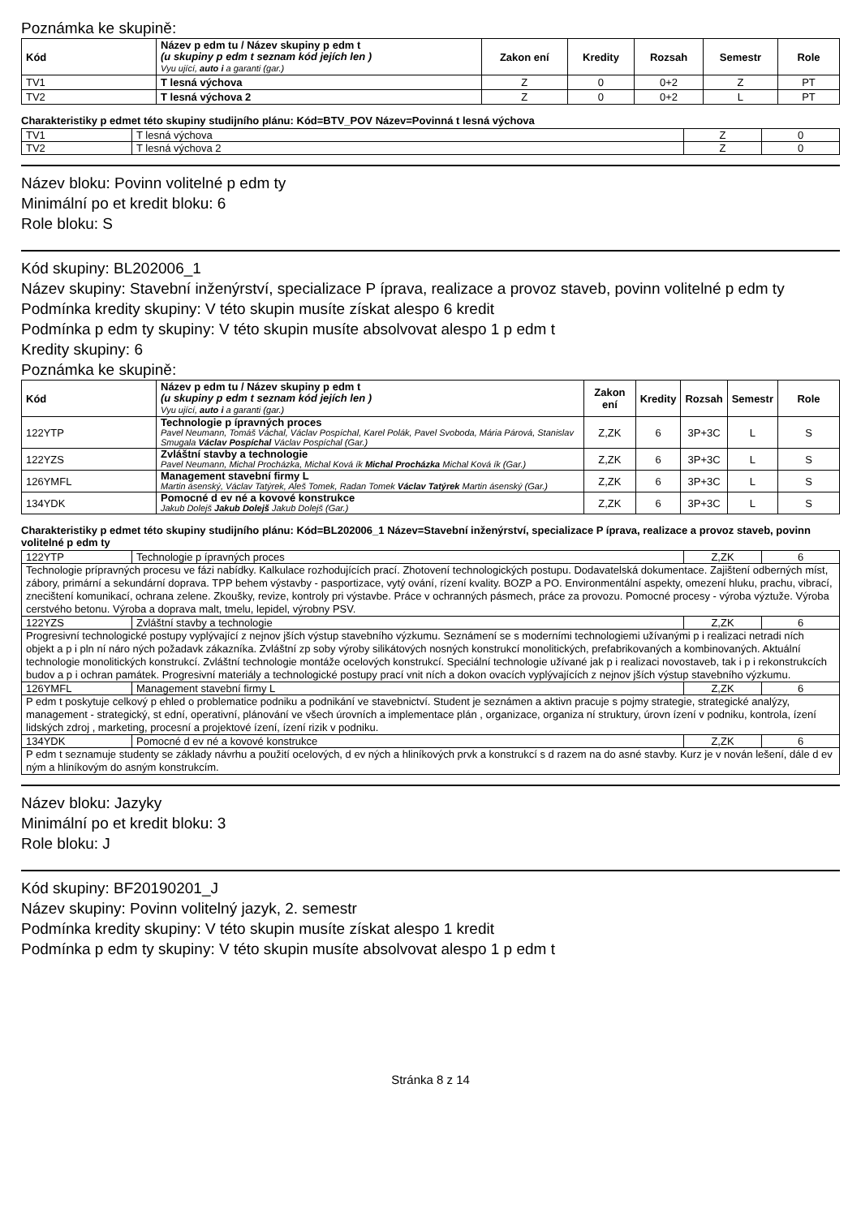Poznámka ke skupině:
| Kód | Název p edm tu / Název skupiny p edm t (u skupiny p edm t seznam kód jejích len ) Vyu ující, auto i a garanti (gar.) | Zakon ení | Kredity | Rozsah | Semestr | Role |
| --- | --- | --- | --- | --- | --- | --- |
| TV1 | T lesná výchova | Z | 0 | 0+2 | Z | PT |
| TV2 | T lesná výchova 2 | Z | 0 | 0+2 | L | PT |
Charakteristiky p edmet této skupiny studijního plánu: Kód=BTV_POV Název=Povinná t lesná výchova
| TV1 | T lesná výchova | Z | 0 |
| TV2 | T lesná výchova 2 | Z | 0 |
Název bloku: Povinn volitelné p edm ty
Minimální po et kredit bloku: 6
Role bloku: S
Kód skupiny: BL202006_1
Název skupiny: Stavební inženýrství, specializace P íprava, realizace a provoz staveb, povinn volitelné p edm ty
Podmínka kredity skupiny: V této skupin musíte získat alespo 6 kredit
Podmínka p edm ty skupiny: V této skupin musíte absolvovat alespo 1 p edm t
Kredity skupiny: 6
Poznámka ke skupině:
| Kód | Název p edm tu / Název skupiny p edm t (u skupiny p edm t seznam kód jejích len ) Vyu ující, auto i a garanti (gar.) | Zakon ení | Kredity | Rozsah | Semestr | Role |
| --- | --- | --- | --- | --- | --- | --- |
| 122YTP | Technologie p ípravných proces Pavel Neumann, Tomáš Váchal, Václav Pospíchal, Karel Polák, Pavel Svoboda, Mária Párová, Stanislav Smugala Václav Pospíchal Václav Pospíchal (Gar.) | Z,ZK | 6 | 3P+3C | L | S |
| 122YZS | Zvláštní stavby a technologie Pavel Neumann, Michal Procházka, Michal Ková ík Michal Procházka Michal Ková ík (Gar.) | Z,ZK | 6 | 3P+3C | L | S |
| 126YMFL | Management stavební firmy L Martin ásenský, Václav Tatýrek, Aleš Tomek, Radan Tomek Václav Tatýrek Martin ásenský (Gar.) | Z,ZK | 6 | 3P+3C | L | S |
| 134YDK | Pomocné d ev né a kovové konstrukce Jakub Dolejš Jakub Dolejš Jakub Dolejš (Gar.) | Z,ZK | 6 | 3P+3C | L | S |
Charakteristiky p edmet této skupiny studijního plánu: Kód=BL202006_1 Název=Stavební inženýrství, specializace P íprava, realizace a provoz staveb, povinn volitelné p edm ty
| 122YTP | Technologie p ípravných proces | Z,ZK | 6 |
| Technologie prípravných procesu ve fázi nabídky. Kalkulace rozhodujících prací. Zhotovení technologických postupu. Dodavatelská dokumentace. Zajištení odberných míst, zábory, primární a sekundární doprava. TPP behem výstavby - pasportizace, vytý ování, rízení kvality. BOZP a PO. Environmentální aspekty, omezení hluku, prachu, vibrací, znecištení komunikací, ochrana zelene. Zkoušky, revize, kontroly pri výstavbe. Práce v ochranných pásmech, práce za provozu. Pomocné procesy - výroba výztuže. Výroba cerstvého betonu. Výroba a doprava malt, tmelu, lepidel, výrobny PSV. | | | |
| 122YZS | Zvláštní stavby a technologie | Z,ZK | 6 |
| Progresivní technologické postupy vyplývající z nejnov jších výstup stavebního výzkumu. Seznámení se s moderními technologiemi užívanými p i realizaci netradi ních objekt a p i pln ní náro ných požadavk zákazníka. Zvláštní zp soby výroby silikátových nosných konstrukcí monolitických, prefabrikovaných a kombinovaných. Aktuální technologie monolitických konstrukcí. Zvláštní technologie montáže ocelových konstrukcí. Speciální technologie užívané jak p i realizaci novostaveb, tak i p i rekonstrukcích budov a p i ochran památek. Progresivní materiály a technologické postupy prací vnit ních a dokon ovacích vyplývajících z nejnov jších výstup stavebního výzkumu. | | | |
| 126YMFL | Management stavební firmy L | Z,ZK | 6 |
| P edm t poskytuje celkový p ehled o problematice podniku a podnikání ve stavebnictví. Student je seznámen a aktivn pracuje s pojmy strategie, strategické analýzy, management - strategický, st ední, operativní, plánování ve všech úrovních a implementace plán , organizace, organiza ní struktury, úrovn ízení v podniku, kontrola, ízení lidských zdroj , marketing, procesní a projektové ízení, ízení rizik v podniku. | | | |
| 134YDK | Pomocné d ev né a kovové konstrukce | Z,ZK | 6 |
| P edm t seznamuje studenty se základy návrhu a použití ocelových, d ev ných a hliníkových prvk a konstrukcí s d razem na do asné stavby. Kurz je v nován lešení, dále d ev ným a hliníkovým do asným konstrukcím. | | | |
Název bloku: Jazyky
Minimální po et kredit bloku: 3
Role bloku: J
Kód skupiny: BF20190201_J
Název skupiny: Povinn volitelný jazyk, 2. semestr
Podmínka kredity skupiny: V této skupin musíte získat alespo 1 kredit
Podmínka p edm ty skupiny: V této skupin musíte absolvovat alespo 1 p edm t
Stránka 8 z 14